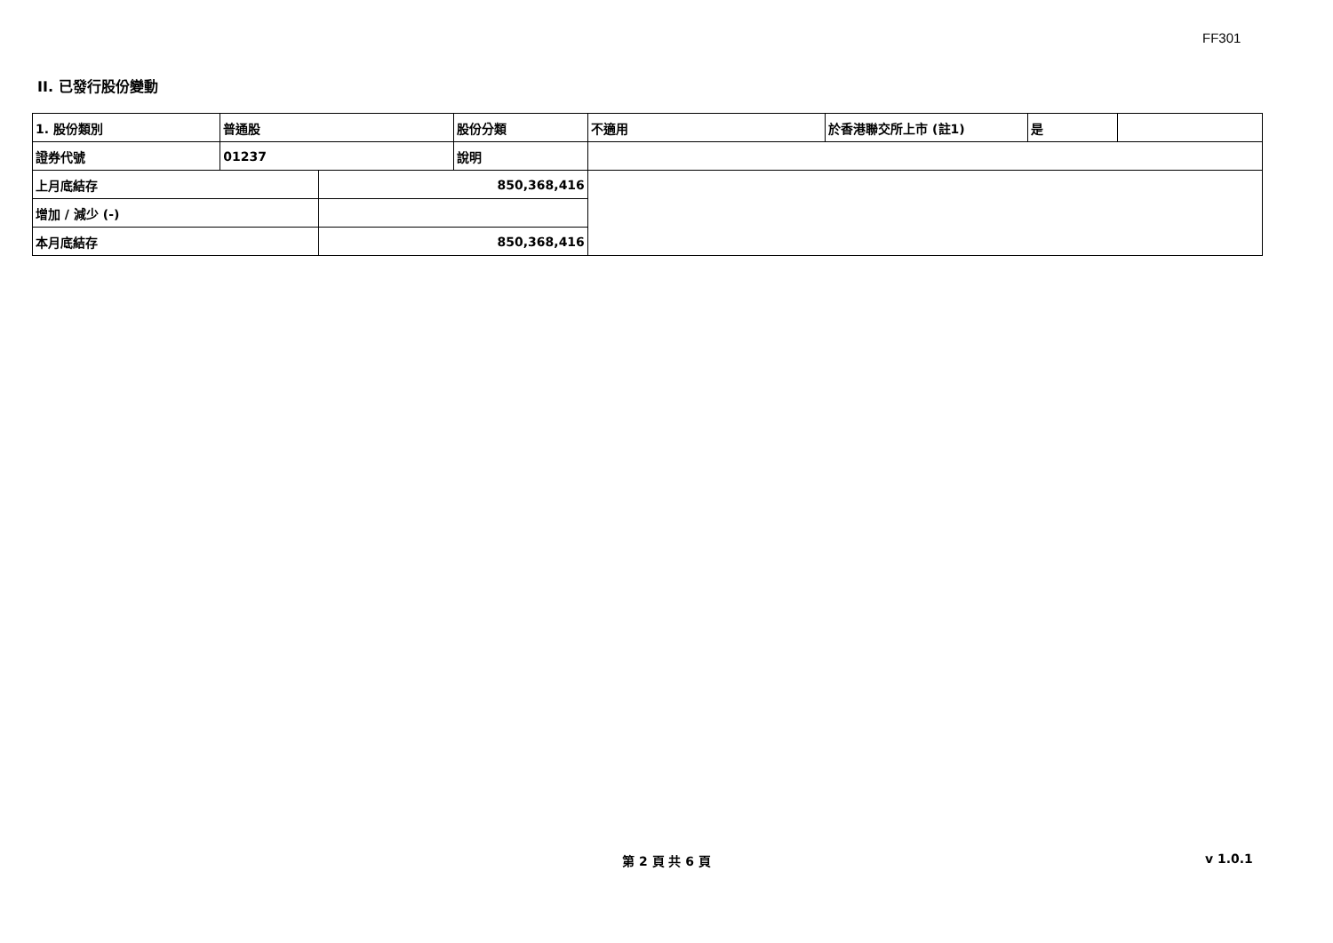FF301
II. 已發行股份變動
| 1. 股份類別 | 普通股 | | 股份分類 | 不適用 | 於香港聯交所上市 (註1) | 是 | |
| 證券代號 | 01237 | | 說明 | | | | |
| 上月底結存 | | 850,368,416 | | | | | |
| 增加 / 減少 (-) | | | | | | | |
| 本月底結存 | | 850,368,416 | | | | | |
第 2 頁 共 6 頁 v 1.0.1